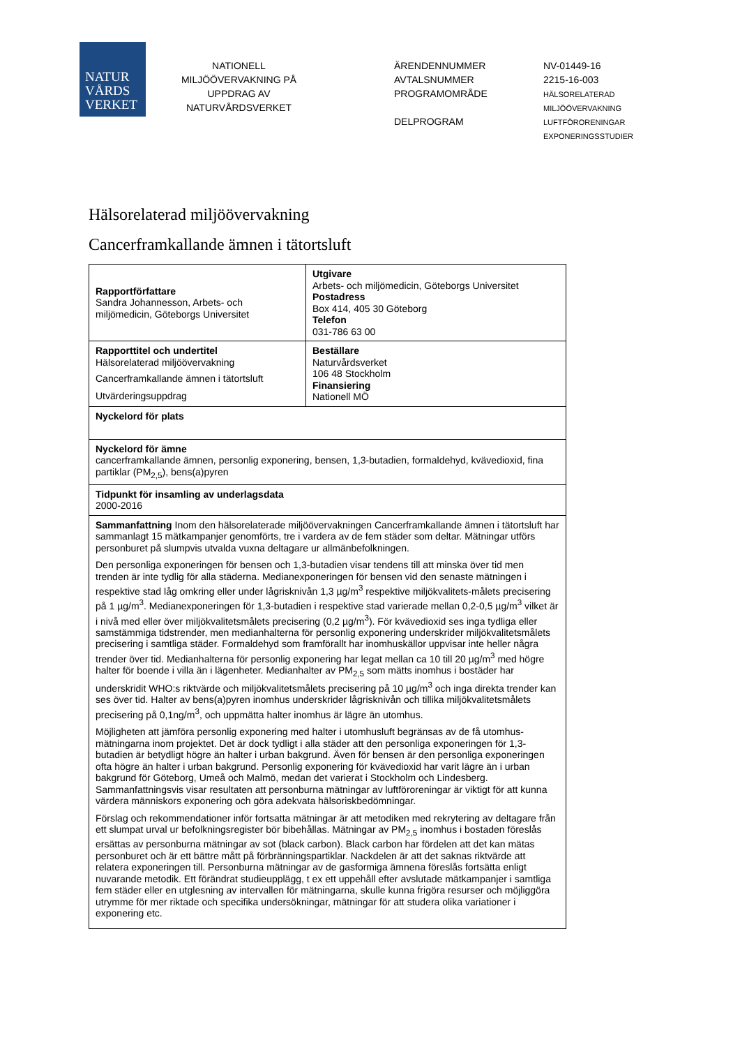NATUR
VÅRDS
VERKET
NATIONELL MILJÖÖVERVAKNING PÅ UPPDRAG AV NATURVÅRDSVERKET
ÄRENDENNUMMER
AVTALSNUMMER
PROGRAMOMRÅDE
DELPROGRAM
NV-01449-16
2215-16-003
HÄLSORELATERAD
MILJÖÖVERVAKNING
LUFTFÖRORENINGAR
EXPONERINGSSTUDIER
Hälsorelaterad miljöövervakning
Cancerframkallande ämnen i tätortsluft
| Rapportförfattare Sandra Johannesson, Arbets- och miljömedicin, Göteborgs Universitet | Utgivare Arbets- och miljömedicin, Göteborgs Universitet Postadress Box 414, 405 30 Göteborg Telefon 031-786 63 00 |
| Rapporttitel och undertitel Hälsorelaterad miljöövervakning Cancerframkallande ämnen i tätortsluft Utvärderingsuppdrag | Beställare Naturvårdsverket 106 48 Stockholm Finansiering Nationell MÖ |
| Nyckelord för plats | |
| Nyckelord för ämne cancerframkallande ämnen, personlig exponering, bensen, 1,3-butadien, formaldehyd, kvävedioxid, fina partiklar (PM<sub>2,5</sub>), bens(a)pyren | |
| Tidpunkt för insamling av underlagsdata 2000-2016 | |
| Sammanfattning Inom den hälsorelaterade miljöövervakningen Cancerframkallande ämnen i tätortsluft har sammanlagt 15 mätkampanjer genomförts, tre i vardera av de fem städer som deltar. Mätningar utförs personburet på slumpvis utvalda vuxna deltagare ur allmänbefolkningen. Den personliga exponeringen för bensen och 1,3-butadien visar tendens till att minska över tid men trenden är inte tydlig för alla städerna. Medianexponeringen för bensen vid den senaste mätningen i respektive stad låg omkring eller under lågrisknivån 1,3 µg/m<sup>3</sup> respektive miljökvalitets-målets precisering på 1 µg/m<sup>3</sup>. Medianexponeringen för 1,3-butadien i respektive stad varierade mellan 0,2-0,5 µg/m<sup>3</sup> vilket är i nivå med eller över miljökvalitetsmålets precisering (0,2 µg/m<sup>3</sup>). För kvävedioxid ses inga tydliga eller samstämmiga tidstrender, men medianhalterna för personlig exponering underskrider miljökvalitetsmålets precisering i samtliga städer. Formaldehyd som framförallt har inomhuskällor uppvisar inte heller några trender över tid. Medianhalterna för personlig exponering har legat mellan ca 10 till 20 µg/m<sup>3</sup> med högre halter för boende i villa än i lägenheter. Medianhalter av PM<sub>2,5</sub> som mätts inomhus i bostäder har underskridit WHO:s riktvärde och miljökvalitetsmålets precisering på 10 µg/m<sup>3</sup> och inga direkta trender kan ses över tid. Halter av bens(a)pyren inomhus underskrider lågrisknivån och tillika miljökvalitetsmålets precisering på 0,1ng/m<sup>3</sup>, och uppmätta halter inomhus är lägre än utomhus. Möjligheten att jämföra personlig exponering med halter i utomhusluft begränsas av de få utomhus-mätningarna inom projektet. Det är dock tydligt i alla städer att den personliga exponeringen för 1,3-butadien är betydligt högre än halter i urban bakgrund. Även för bensen är den personliga exponeringen ofta högre än halter i urban bakgrund. Personlig exponering för kvävedioxid har varit lägre än i urban bakgrund för Göteborg, Umeå och Malmö, medan det varierat i Stockholm och Lindesberg. Sammanfattningsvis visar resultaten att personburna mätningar av luftföroreningar är viktigt för att kunna värdera människors exponering och göra adekvata hälsoriskbedömningar. Förslag och rekommendationer inför fortsatta mätningar är att metodiken med rekrytering av deltagare från ett slumpat urval ur befolkningsregister bör bibehållas. Mätningar av PM<sub>2,5</sub> inomhus i bostaden föreslås ersättas av personburna mätningar av sot (black carbon). Black carbon har fördelen att det kan mätas personburet och är ett bättre mått på förbränningspartiklar. Nackdelen är att det saknas riktvärde att relatera exponeringen till. Personburna mätningar av de gasformiga ämnena föreslås fortsätta enligt nuvarande metodik. Ett förändrat studieupplägg, t ex ett uppehåll efter avslutade mätkampanjer i samtliga fem städer eller en utglesning av intervallen för mätningarna, skulle kunna frigöra resurser och möjliggöra utrymme för mer riktade och specifika undersökningar, mätningar för att studera olika variationer i exponering etc. | |